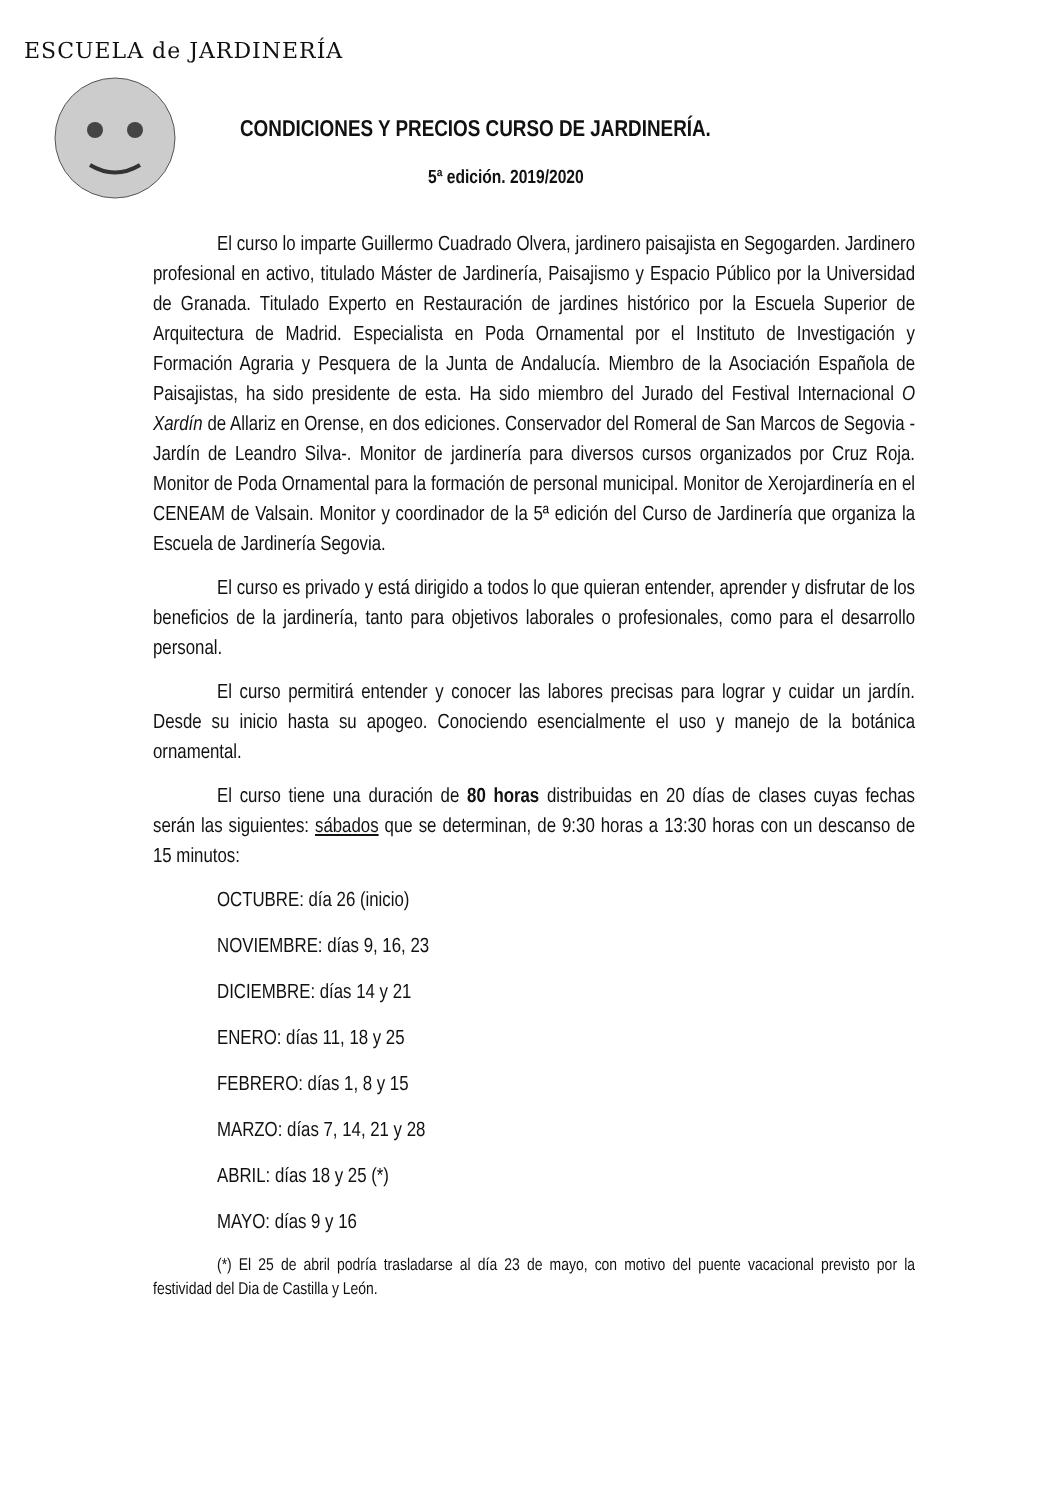ESCUELA de JARDINERÍA
CONDICIONES Y PRECIOS CURSO DE JARDINERÍA.
5ª edición. 2019/2020
El curso lo imparte Guillermo Cuadrado Olvera, jardinero paisajista en Segogarden. Jardinero profesional en activo, titulado Máster de Jardinería, Paisajismo y Espacio Público por la Universidad de Granada. Titulado Experto en Restauración de jardines histórico por la Escuela Superior de Arquitectura de Madrid. Especialista en Poda Ornamental por el Instituto de Investigación y Formación Agraria y Pesquera de la Junta de Andalucía. Miembro de la Asociación Española de Paisajistas, ha sido presidente de esta. Ha sido miembro del Jurado del Festival Internacional O Xardín de Allariz en Orense, en dos ediciones. Conservador del Romeral de San Marcos de Segovia -Jardín de Leandro Silva-. Monitor de jardinería para diversos cursos organizados por Cruz Roja. Monitor de Poda Ornamental para la formación de personal municipal. Monitor de Xerojardinería en el CENEAM de Valsain. Monitor y coordinador de la 5ª edición del Curso de Jardinería que organiza la Escuela de Jardinería Segovia.
El curso es privado y está dirigido a todos lo que quieran entender, aprender y disfrutar de los beneficios de la jardinería, tanto para objetivos laborales o profesionales, como para el desarrollo personal.
El curso permitirá entender y conocer las labores precisas para lograr y cuidar un jardín. Desde su inicio hasta su apogeo. Conociendo esencialmente el uso y manejo de la botánica ornamental.
El curso tiene una duración de 80 horas distribuidas en 20 días de clases cuyas fechas serán las siguientes: sábados que se determinan, de 9:30 horas a 13:30 horas con un descanso de 15 minutos:
OCTUBRE: día 26 (inicio)
NOVIEMBRE: días 9, 16, 23
DICIEMBRE: días 14 y 21
ENERO: días 11, 18 y 25
FEBRERO: días 1, 8 y 15
MARZO: días 7, 14, 21 y 28
ABRIL: días 18 y 25 (*)
MAYO: días 9 y 16
(*) El 25 de abril podría trasladarse al día 23 de mayo, con motivo del puente vacacional previsto por la festividad del Dia de Castilla y León.